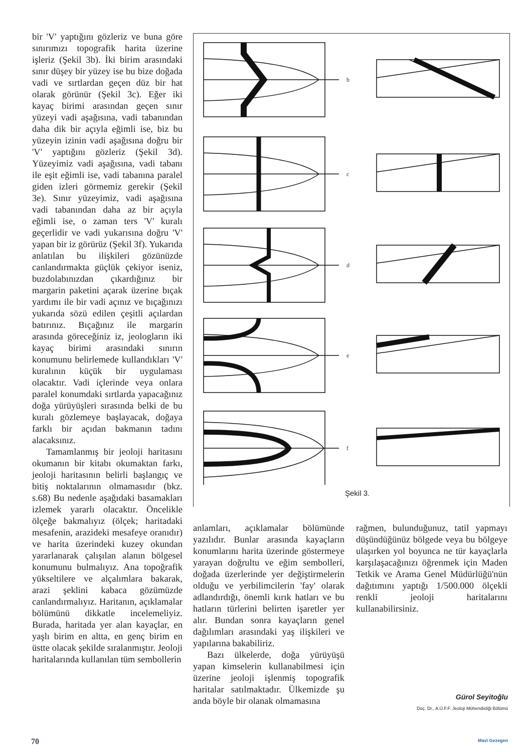bir 'V' yaptığını gözleriz ve buna göre sınırımızı topografik harita üzerine işleriz (Şekil 3b). İki birim arasındaki sınır düşey bir yüzey ise bu bize doğada vadi ve sırtlardan geçen düz bir hat olarak görünür (Şekil 3c). Eğer iki kayaç birimi arasından geçen sınır yüzeyi vadi aşağısına, vadi tabanından daha dik bir açıyla eğimli ise, biz bu yüzeyin izinin vadi aşağısına doğru bir 'V' yaptığını gözleriz (Şekil 3d). Yüzeyimiz vadi aşağısına, vadi tabanı ile eşit eğimli ise, vadi tabanına paralel giden izleri görmemiz gerekir (Şekil 3e). Sınır yüzeyimiz, vadi aşağısına vadi tabanından daha az bir açıyla eğimli ise, o zaman ters 'V' kuralı geçerlidir ve vadi yukarısına doğru 'V' yapan bir iz görürüz (Şekil 3f). Yukarıda anlatılan bu ilişkileri gözünüzde canlandırmakta güçlük çekiyor iseniz, buzdolabınızdan çıkardığınız bir margarin paketini açarak üzerine bıçak yardımı ile bir vadi açınız ve bıçağınızı yukarıda sözü edilen çeşitli açılardan batırınız. Bıçağınız ile margarin arasında göreceğiniz iz, jeologların iki kayaç birimi arasındaki sınırın konumunu belirlemede kullandıkları 'V' kuralının küçük bir uygulaması olacaktır. Vadi içlerinde veya onlara paralel konumdaki sırtlarda yapacağınız doğa yürüyüşleri sırasında belki de bu kuralı gözlemeye başlayacak, doğaya farklı bir açıdan bakmanın tadını alacaksınız.
Tamamlanmış bir jeoloji haritasını okumanın bir kitabı okumaktan farkı, jeoloji haritasının belirli başlangıç ve bitiş noktalarının olmamasıdır (bkz. s.68) Bu nedenle aşağıdaki basamakları izlemek yararlı olacaktır. Öncelikle ölçeğe bakmalıyız (ölçek; haritadaki mesafenin, arazideki mesafeye oranıdır) ve harita üzerindeki kuzey okundan yararlanarak çalışılan alanın bölgesel konumunu bulmalıyız. Ana topoğrafik yükseltilere ve alçalımlara bakarak, arazi şeklini kabaca gözümüzde canlandırmalıyız. Haritanın, açıklamalar bölümünü dikkatle incelemeliyiz. Burada, haritada yer alan kayaçlar, en yaşlı birim en altta, en genç birim en üstte olacak şekilde sıralanmıştır. Jeoloji haritalarında kullanılan tüm sembollerin
b
c
d
e
f
Şekil 3.
anlamları, açıklamalar bölümünde yazılıdır. Bunlar arasında kayaçların konumlarını harita üzerinde göstermeye yarayan doğrultu ve eğim sembolleri, doğada üzerlerinde yer değiştirmelerin olduğu ve yerbilimcilerin 'fay' olarak adlandırdığı, önemli kırık hatları ve bu hatların türlerini belirten işaretler yer alır. Bundan sonra kayaçların genel dağılımları arasındaki yaş ilişkileri ve yapılarına bakabiliriz.
Bazı ülkelerde, doğa yürüyüşü yapan kimselerin kullanabilmesi için üzerine jeoloji işlenmiş topografik haritalar satılmaktadır. Ülkemizde şu anda böyle bir olanak olmamasına
rağmen, bulunduğunuz, tatil yapmayı düşündüğünüz bölgede veya bu bölgeye ulaşırken yol boyunca ne tür kayaçlarla karşılaşacağınızı öğrenmek için Maden Tetkik ve Arama Genel Müdürlüğü'nün dağıtımını yaptığı 1/500.000 ölçekli renkli jeoloji haritalarını kullanabilirsiniz.
Gürol Seyitoğlu
Doç. Dr., A.Ü.F.F. Jeoloji Mühendisliği Bölümü
70 Mavi Gezegen